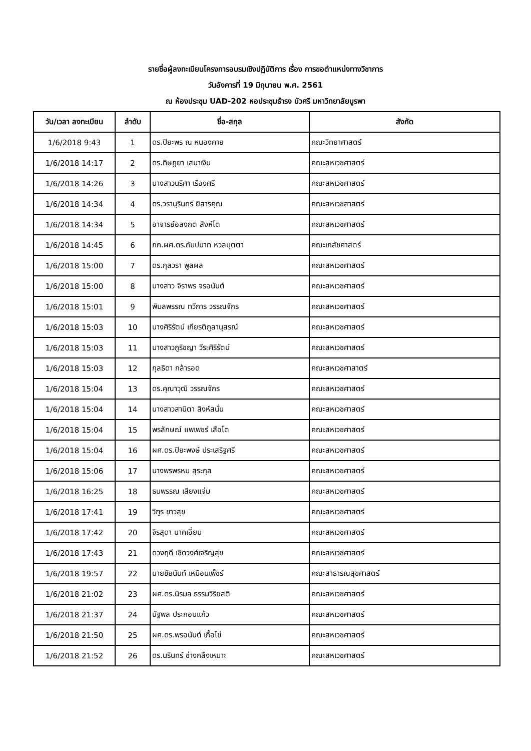รายชื่อผู้ลงทะเบียนโครงการอบรมเชิงปฏิบัติการ เรื่อง การขอตำแหน่งทางวิชาการ
วันอังคารที่ 19 มิถุนายน พ.ศ. 2561
ณ ห้องประชุม UAD-202 หอประชุมธำรง บัวศรี มหาวิทยาลัยบูรพา
| วัน/เวลา ลงทะเบียน | ลำดับ | ชื่อ-สกุล | สังกัด |
| --- | --- | --- | --- |
| 1/6/2018 9:43 | 1 | ดร.ปิยะพร ณ หนองคาย | คณะวิทยาศาสตร์ |
| 1/6/2018 14:17 | 2 | ดร.ทิษฎยา เสมาเงิน | คณะสหเวชศาสตร์ |
| 1/6/2018 14:26 | 3 | นางสาวนริศา เรืองศรี | คณะสหเวชศาสตร์ |
| 1/6/2018 14:34 | 4 | ดร.วรานุรินทร์ ยิสารคุณ | คณะสหเวชสาสตร์ |
| 1/6/2018 14:34 | 5 | อาจารย์อลงกต สิงห์โต | คณะสหเวชศาสตร์ |
| 1/6/2018 14:45 | 6 | ภก.ผศ.ดร.กัมปนาท หวลบุตตา | คณะเภสัชศาสตร์ |
| 1/6/2018 15:00 | 7 | ดร.กุลวรา พูลผล | คณะสหเวชศาสตร์ |
| 1/6/2018 15:00 | 8 | นางสาว จิราพร จรอนันต์ | คณะสหเวชศาสตร์ |
| 1/6/2018 15:01 | 9 | พิมลพรรณ ทวีการ วรรณจักร | คณะสหเวชศาสตร์ |
| 1/6/2018 15:03 | 10 | นางศิริรัตน์ เกียรติกูลานุสรณ์ | คณะสหเวชศาสตร์ |
| 1/6/2018 15:03 | 11 | นางสาวภูริชญา วีระศิริรัตน์ | คณะสหเวชศาสตร์ |
| 1/6/2018 15:03 | 12 | กุลธิดา กล้ารอด | คณะสหเวชศาสาตร์ |
| 1/6/2018 15:04 | 13 | ดร.คุณาวุฒิ วรรณจักร | คณะสหเวชศาสตร์ |
| 1/6/2018 15:04 | 14 | นางสาวสานิตา สิงห์สนั่น | คณะสหเวชศาสตร์ |
| 1/6/2018 15:04 | 15 | พรลักษณ์ แพเพชร์ เสือโต | คณะสหเวชศาสตร์ |
| 1/6/2018 15:04 | 16 | ผศ.ดร.ปิยะพงษ์ ประเสริฐศรี | คณะสหเวชศาสตร์ |
| 1/6/2018 15:06 | 17 | นางพรพรหม สุระกุล | คณะสหเวชศาสตร์ |
| 1/6/2018 16:25 | 18 | ธนพรรณ เสียงแจ่ม | คณะสหเวชศาสตร์ |
| 1/6/2018 17:41 | 19 | วิฑูร ขาวสุข | คณะสหเวชศาสตร์ |
| 1/6/2018 17:42 | 20 | จิรสุดา นาคเอี่ยม | คณะสหเวชศาสตร์ |
| 1/6/2018 17:43 | 21 | ดวงฤดี เชิดวงศ์เจริญสุข | คณะสหเวชศาสตร์ |
| 1/6/2018 19:57 | 22 | นายชัยนันท์ เหมือนเพ็ชร์ | คณะสาธารณสุขศาสตร์ |
| 1/6/2018 21:02 | 23 | ผศ.ดร.นิรมล ธรรมวิริยสติ | คณะสหเวชศาสตร์ |
| 1/6/2018 21:37 | 24 | นัฐพล ประกอบแก้ว | คณะสหเวชศาสตร์ |
| 1/6/2018 21:50 | 25 | ผศ.ดร.พรอนันต์ เกื้อไข่ | คณะสหเวชศาสตร์ |
| 1/6/2018 21:52 | 26 | ดร.นรินทร์ ช่างกลึงเหมาะ | คณะสหเวชศาสตร์ |